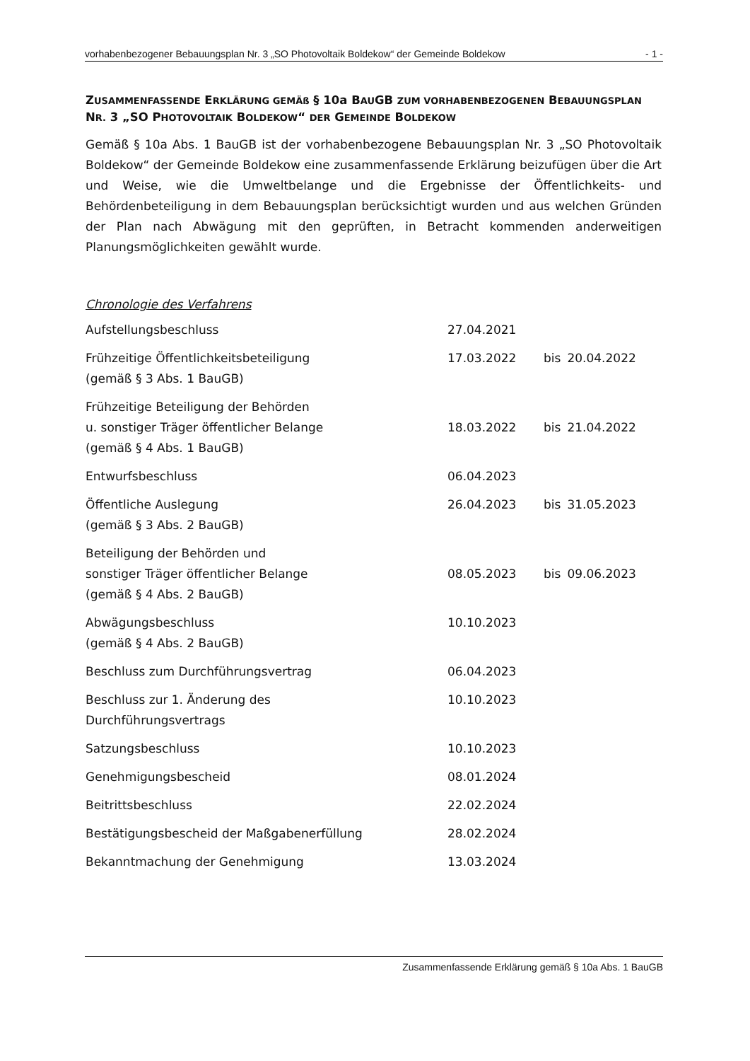vorhabenbezogener Bebauungsplan Nr. 3 „SO Photovoltaik Boldekow“ der Gemeinde Boldekow - 1 -
ZUSAMMENFASSENDE ERKLÄRUNG GEMÄß § 10a BAUGB ZUM VORHABENBEZOGENEN BEBAUUNGSPLAN NR. 3 „SO PHOTOVOLTAIK BOLDEKOW“ DER GEMEINDE BOLDEKOW
Gemäß § 10a Abs. 1 BauGB ist der vorhabenbezogene Bebauungsplan Nr. 3 „SO Photovoltaik Boldekow“ der Gemeinde Boldekow eine zusammenfassende Erklärung beizufügen über die Art und Weise, wie die Umweltbelange und die Ergebnisse der Öffentlichkeits- und Behördenbeteiligung in dem Bebauungsplan berücksichtigt wurden und aus welchen Gründen der Plan nach Abwägung mit den geprüften, in Betracht kommenden anderweitigen Planungsmöglichkeiten gewählt wurde.
Chronologie des Verfahrens
| Aufstellungsbeschluss | 27.04.2021 | | |
| Frühzeitige Öffentlichkeitsbeteiligung (gemäß § 3 Abs. 1 BauGB) | 17.03.2022 | bis | 20.04.2022 |
| Frühzeitige Beteiligung der Behörden u. sonstiger Träger öffentlicher Belange (gemäß § 4 Abs. 1 BauGB) | 18.03.2022 | bis | 21.04.2022 |
| Entwurfsbeschluss | 06.04.2023 | | |
| Öffentliche Auslegung (gemäß § 3 Abs. 2 BauGB) | 26.04.2023 | bis | 31.05.2023 |
| Beteiligung der Behörden und sonstiger Träger öffentlicher Belange (gemäß § 4 Abs. 2 BauGB) | 08.05.2023 | bis | 09.06.2023 |
| Abwägungsbeschluss (gemäß § 4 Abs. 2 BauGB) | 10.10.2023 | | |
| Beschluss zum Durchführungsvertrag | 06.04.2023 | | |
| Beschluss zur 1. Änderung des Durchführungsvertrags | 10.10.2023 | | |
| Satzungsbeschluss | 10.10.2023 | | |
| Genehmigungsbescheid | 08.01.2024 | | |
| Beitrittsbeschluss | 22.02.2024 | | |
| Bestätigungsbescheid der Maßgabenerfüllung | 28.02.2024 | | |
| Bekanntmachung der Genehmigung | 13.03.2024 | | |
Zusammenfassende Erklärung gemäß § 10a Abs. 1 BauGB